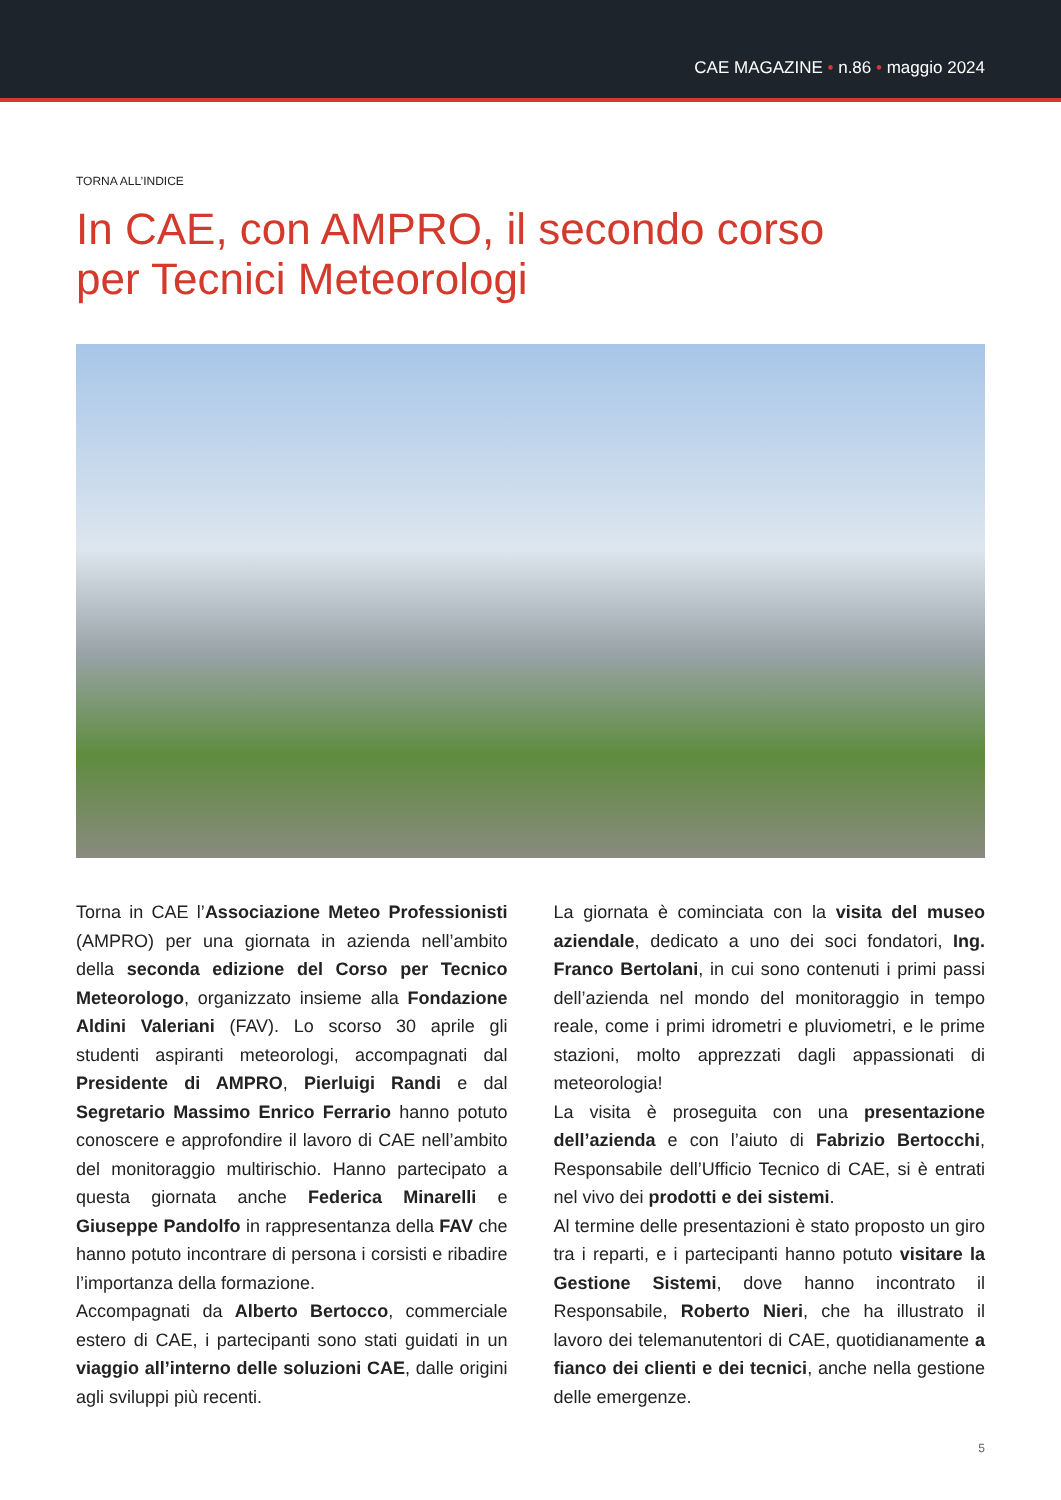CAE MAGAZINE • n.86 • maggio 2024
TORNA ALL’INDICE
In CAE, con AMPRO, il secondo corso
per Tecnici Meteorologi
Torna in CAE l’Associazione Meteo Professionisti (AMPRO) per una giornata in azienda nell’ambito della seconda edizione del Corso per Tecnico Meteorologo, organizzato insieme alla Fondazione Aldini Valeriani (FAV). Lo scorso 30 aprile gli studenti aspiranti meteorologi, accompagnati dal Presidente di AMPRO, Pierluigi Randi e dal Segretario Massimo Enrico Ferrario hanno potuto conoscere e approfondire il lavoro di CAE nell’ambito del monitoraggio multirischio. Hanno partecipato a questa giornata anche Federica Minarelli e Giuseppe Pandolfo in rappresentanza della FAV che hanno potuto incontrare di persona i corsisti e ribadire l’importanza della formazione.
Accompagnati da Alberto Bertocco, commerciale estero di CAE, i partecipanti sono stati guidati in un viaggio all’interno delle soluzioni CAE, dalle origini agli sviluppi più recenti.
La giornata è cominciata con la visita del museo aziendale, dedicato a uno dei soci fondatori, Ing. Franco Bertolani, in cui sono contenuti i primi passi dell’azienda nel mondo del monitoraggio in tempo reale, come i primi idrometri e pluviometri, e le prime stazioni, molto apprezzati dagli appassionati di meteorologia!
La visita è proseguita con una presentazione dell’azienda e con l’aiuto di Fabrizio Bertocchi, Responsabile dell’Ufficio Tecnico di CAE, si è entrati nel vivo dei prodotti e dei sistemi.
Al termine delle presentazioni è stato proposto un giro tra i reparti, e i partecipanti hanno potuto visitare la Gestione Sistemi, dove hanno incontrato il Responsabile, Roberto Nieri, che ha illustrato il lavoro dei telemanutentori di CAE, quotidianamente a fianco dei clienti e dei tecnici, anche nella gestione delle emergenze.
5